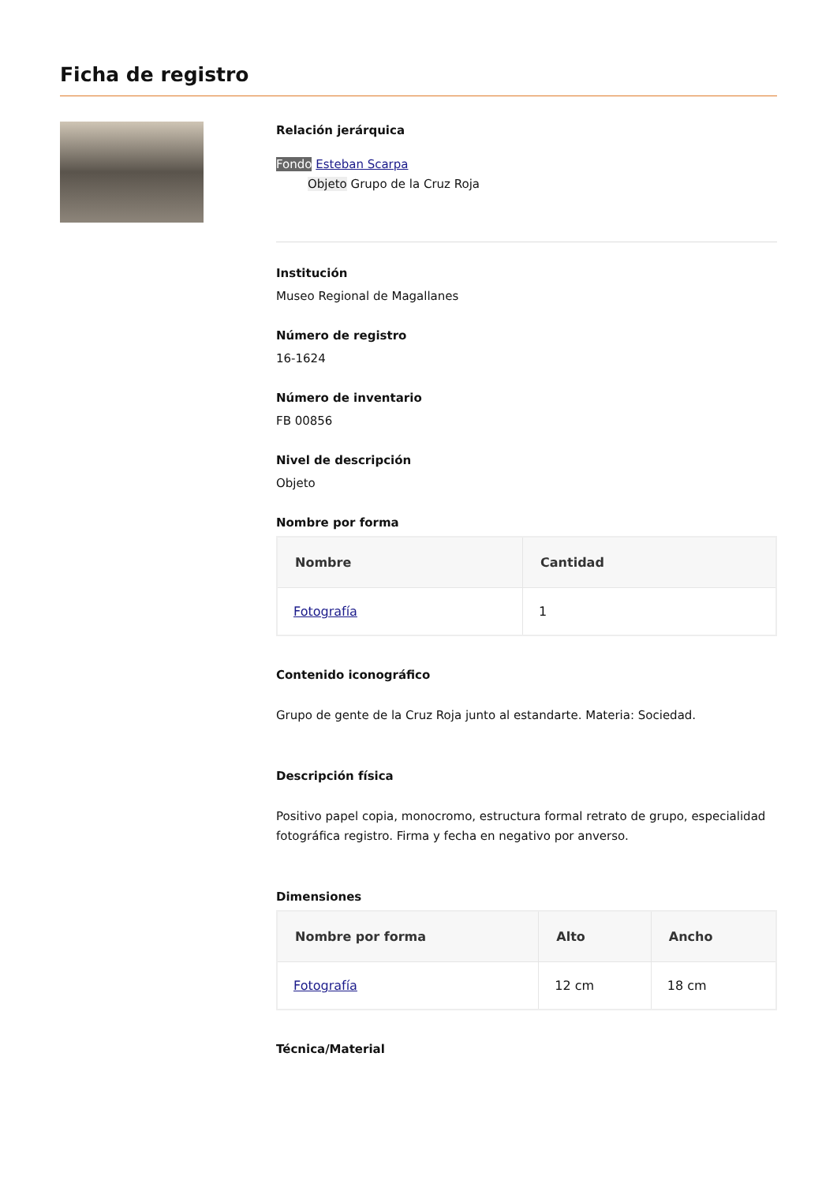Ficha de registro
Relación jerárquica
Fondo Esteban Scarpa
Objeto Grupo de la Cruz Roja
Institución
Museo Regional de Magallanes
Número de registro
16-1624
Número de inventario
FB 00856
Nivel de descripción
Objeto
Nombre por forma
| Nombre | Cantidad |
| --- | --- |
| Fotografía | 1 |
Contenido iconográfico
Grupo de gente de la Cruz Roja junto al estandarte. Materia: Sociedad.
Descripción física
Positivo papel copia, monocromo, estructura formal retrato de grupo, especialidad fotográfica registro. Firma y fecha en negativo por anverso.
Dimensiones
| Nombre por forma | Alto | Ancho |
| --- | --- | --- |
| Fotografía | 12 cm | 18 cm |
Técnica/Material